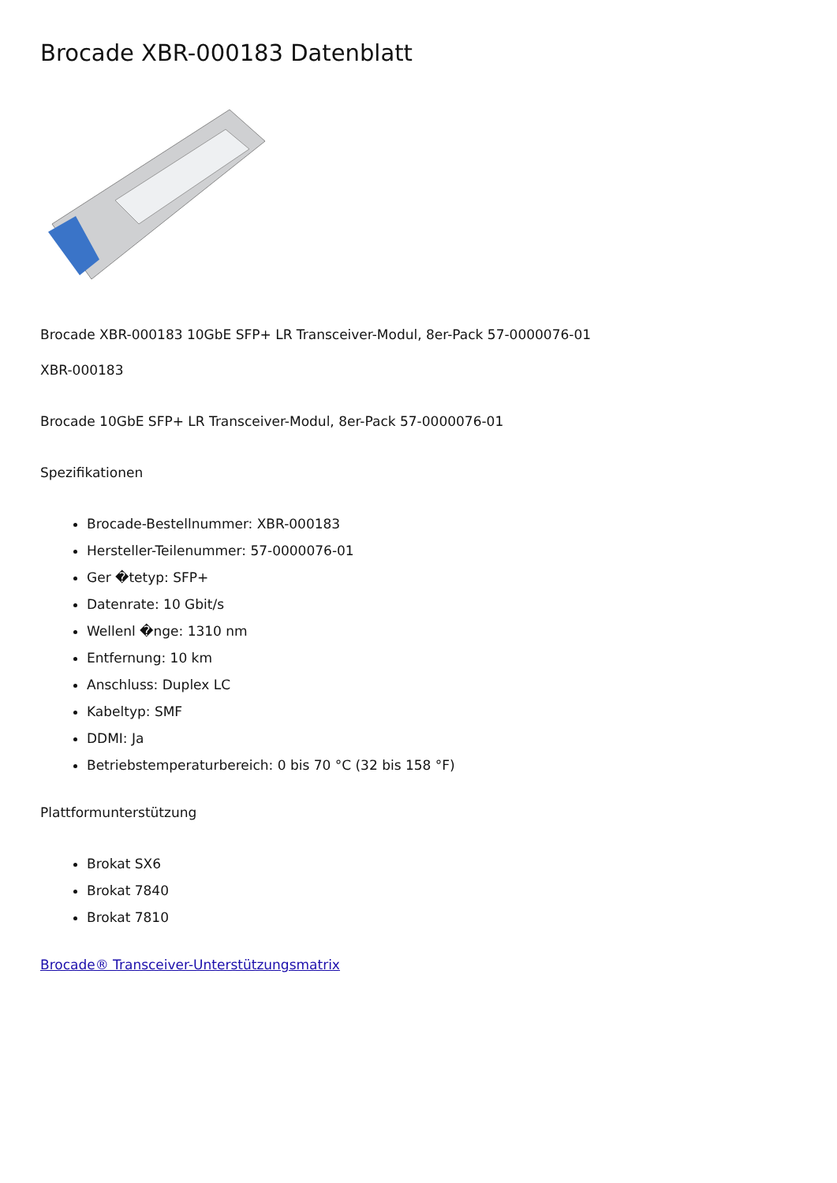Brocade XBR-000183 Datenblatt
Brocade XBR-000183 10GbE SFP+ LR Transceiver-Modul, 8er-Pack 57-0000076-01
XBR-000183
Brocade 10GbE SFP+ LR Transceiver-Modul, 8er-Pack 57-0000076-01
Spezifikationen
Brocade-Bestellnummer: XBR-000183
Hersteller-Teilenummer: 57-0000076-01
Ger �tetyp: SFP+
Datenrate: 10 Gbit/s
Wellenl �nge: 1310 nm
Entfernung: 10 km
Anschluss: Duplex LC
Kabeltyp: SMF
DDMI: Ja
Betriebstemperaturbereich: 0 bis 70 °C (32 bis 158 °F)
Plattformunterstützung
Brokat SX6
Brokat 7840
Brokat 7810
Brocade® Transceiver-Unterstützungsmatrix